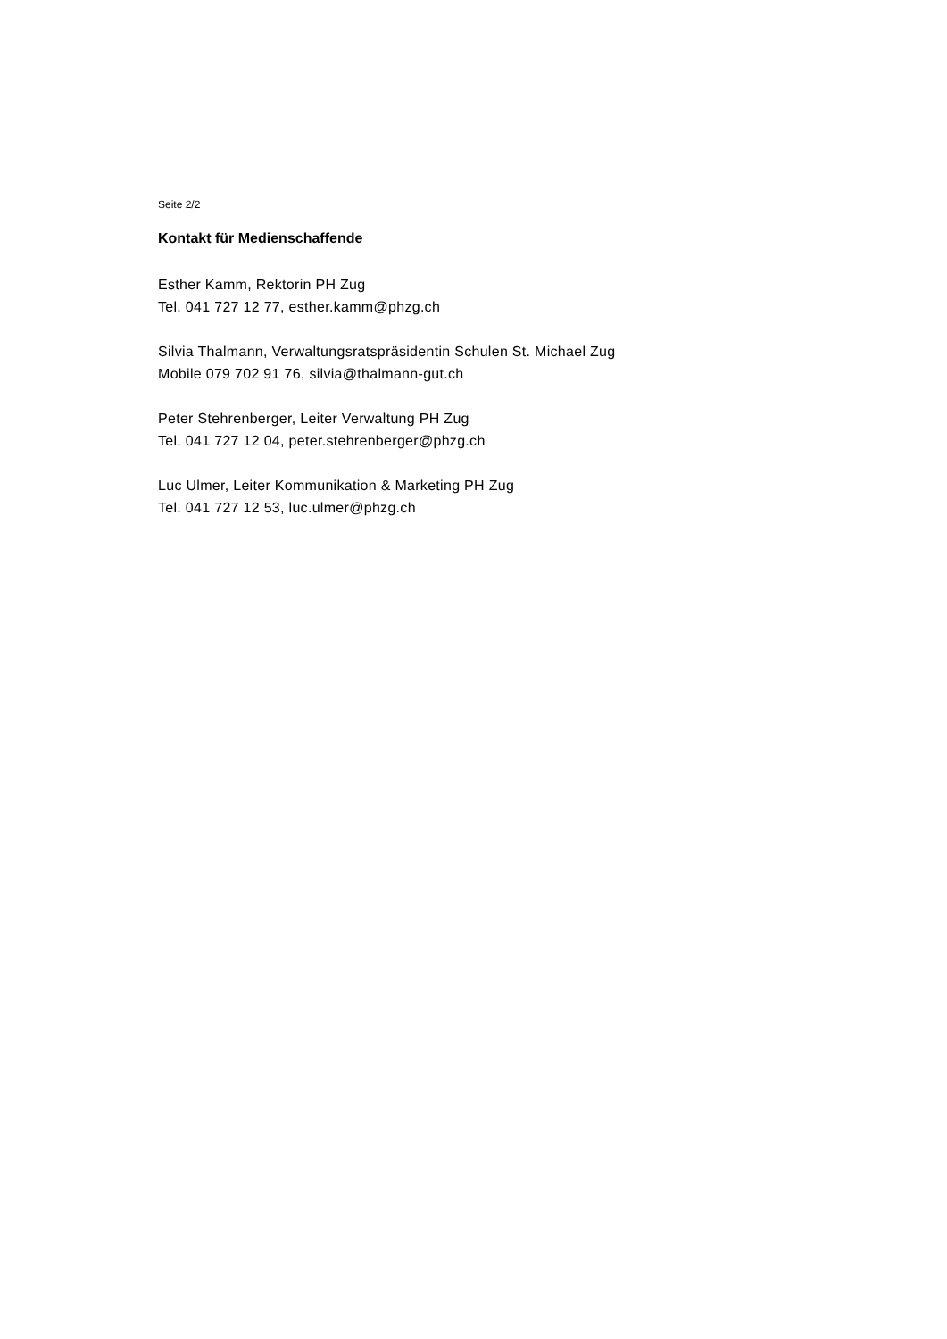Seite 2/2
Kontakt für Medienschaffende
Esther Kamm, Rektorin PH Zug
Tel. 041 727 12 77, esther.kamm@phzg.ch
Silvia Thalmann, Verwaltungsratspräsidentin Schulen St. Michael Zug
Mobile 079 702 91 76, silvia@thalmann-gut.ch
Peter Stehrenberger, Leiter Verwaltung PH Zug
Tel. 041 727 12 04, peter.stehrenberger@phzg.ch
Luc Ulmer, Leiter Kommunikation & Marketing PH Zug
Tel. 041 727 12 53, luc.ulmer@phzg.ch